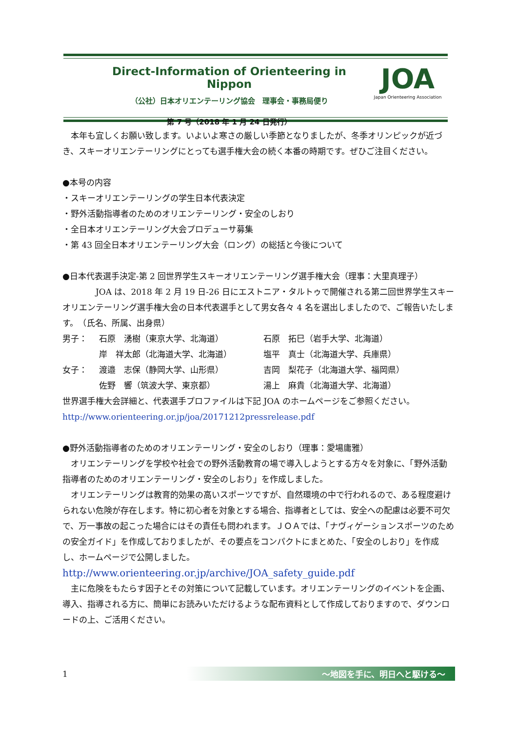Direct-Information of Orienteering in Nippon
（公社）日本オリエンテーリング協会　理事会・事務局便り
第 7 号（2018 年 1 月 24 日発行）
JOA
Japan Orienteering Association
　本年も宜しくお願い致します。いよいよ寒さの厳しい季節となりましたが、冬季オリンピックが近づき、スキーオリエンテーリングにとっても選手権大会の続く本番の時期です。ぜひご注目ください。
●本号の内容
・スキーオリエンテーリングの学生日本代表決定
・野外活動指導者のためのオリエンテーリング・安全のしおり
・全日本オリエンテーリング大会プロデューサ募集
・第 43 回全日本オリエンテーリング大会（ロング）の総括と今後について
●日本代表選手決定-第 2 回世界学生スキーオリエンテーリング選手権大会（理事：大里真理子）
　　　　JOA は、2018 年 2 月 19 日-26 日にエストニア・タルトゥで開催される第二回世界学生スキーオリエンテーリング選手権大会の日本代表選手として男女各々 4 名を選出しましたので、ご報告いたします。　（氏名、所属、出身県）
| 男子： | 石原 湧樹（東京大学、北海道） | 石原 拓巳（岩手大学、北海道） |
| | 岸 祥太郎（北海道大学、北海道） | 塩平 真士（北海道大学、兵庫県） |
| 女子： | 渡邉 志保（静岡大学、山形県） | 吉岡 梨花子（北海道大学、福岡県） |
| | 佐野 響（筑波大学、東京都） | 湯上 麻貴（北海道大学、北海道） |
世界選手権大会詳細と、代表選手プロファイルは下記 JOA のホームページをご参照ください。
http://www.orienteering.or.jp/joa/20171212pressrelease.pdf
●野外活動指導者のためのオリエンテーリング・安全のしおり（理事：愛場庸雅）
　オリエンテーリングを学校や社会での野外活動教育の場で導入しようとする方々を対象に、「野外活動指導者のためのオリエンテーリング・安全のしおり」を作成しました。
　オリエンテーリングは教育的効果の高いスポーツですが、自然環境の中で行われるので、ある程度避けられない危険が存在します。特に初心者を対象とする場合、指導者としては、安全への配慮は必要不可欠で、万一事故の起こった場合にはその責任も問われます。ＪＯＡでは、「ナヴィゲーションスポーツのための安全ガイド」を作成しておりましたが、その要点をコンパクトにまとめた、「安全のしおり」を作成し、ホームページで公開しました。
http://www.orienteering.or.jp/archive/JOA_safety_guide.pdf
　主に危険をもたらす因子とその対策について記載しています。オリエンテーリングのイベントを企画、導入、指導される方に、簡単にお読みいただけるような配布資料として作成しておりますので、ダウンロードの上、ご活用ください。
1 ～地図を手に、明日へと駆ける～